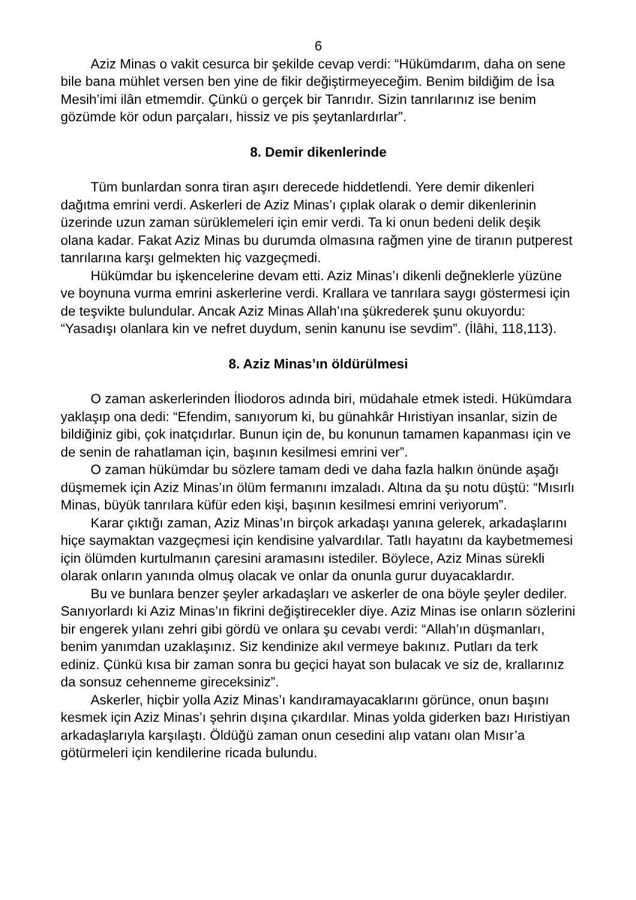6
Aziz Minas o vakit cesurca bir şekilde cevap verdi: “Hükümdarım, daha on sene bile bana mühlet versen ben yine de fikir değiştirmeyeceğim. Benim bildiğim de İsa Mesih’imi ilân etmemdir. Çünkü o gerçek bir Tanrıdır. Sizin tanrılarınız ise benim gözümde kör odun parçaları, hissiz ve pis şeytanlardırlar”.
8. Demir dikenlerinde
Tüm bunlardan sonra tiran aşırı derecede hiddetlendi. Yere demir dikenleri dağıtma emrini verdi. Askerleri de Aziz Minas’ı çıplak olarak o demir dikenlerinin üzerinde uzun zaman sürüklemeleri için emir verdi. Ta ki onun bedeni delik deşik olana kadar. Fakat Aziz Minas bu durumda olmasına rağmen yine de tiranın putperest tanrılarına karşı gelmekten hiç vazgeçmedi.
Hükümdar bu işkencelerine devam etti. Aziz Minas’ı dikenli değneklerle yüzüne ve boynuna vurma emrini askerlerine verdi. Krallara ve tanrılara saygı göstermesi için de teşvikte bulundular. Ancak Aziz Minas Allah’ına şükrederek şunu okuyordu: “Yasadışı olanlara kin ve nefret duydum, senin kanunu ise sevdim”. (İlâhi, 118,113).
8. Aziz Minas’ın öldürülmesi
O zaman askerlerinden İliodoros adında biri, müdahale etmek istedi. Hükümdara yaklaşıp ona dedi: “Efendim, sanıyorum ki, bu günahkâr Hıristiyan insanlar, sizin de bildiğiniz gibi, çok inatçıdırlar. Bunun için de, bu konunun tamamen kapanması için ve de senin de rahatlaman için, başının kesilmesi emrini ver”.
O zaman hükümdar bu sözlere tamam dedi ve daha fazla halkın önünde aşağı düşmemek için Aziz Minas’ın ölüm fermanını imzaladı. Altına da şu notu düştü: “Mısırlı Minas, büyük tanrılara küfür eden kişi, başının kesilmesi emrini veriyorum”.
Karar çıktığı zaman, Aziz Minas’ın birçok arkadaşı yanına gelerek, arkadaşlarını hiçe saymaktan vazgeçmesi için kendisine yalvardılar. Tatlı hayatını da kaybetmemesi için ölümden kurtulmanın çaresini aramasını istediler. Böylece, Aziz Minas sürekli olarak onların yanında olmuş olacak ve onlar da onunla gurur duyacaklardır.
Bu ve bunlara benzer şeyler arkadaşları ve askerler de ona böyle şeyler dediler. Sanıyorlardı ki Aziz Minas’ın fikrini değiştirecekler diye. Aziz Minas ise onların sözlerini bir engerek yılanı zehri gibi gördü ve onlara şu cevabı verdi: “Allah’ın düşmanları, benim yanımdan uzaklaşınız. Siz kendinize akıl vermeye bakınız. Putları da terk ediniz. Çünkü kısa bir zaman sonra bu geçici hayat son bulacak ve siz de, krallarınız da sonsuz cehenneme gireceksiniz”.
Askerler, hiçbir yolla Aziz Minas’ı kandıramayacaklarını görünce, onun başını kesmek için Aziz Minas’ı şehrin dışına çıkardılar. Minas yolda giderken bazı Hıristiyan arkadaşlarıyla karşılaştı. Öldüğü zaman onun cesedini alıp vatanı olan Mısır’a götürmeleri için kendilerine ricada bulundu.